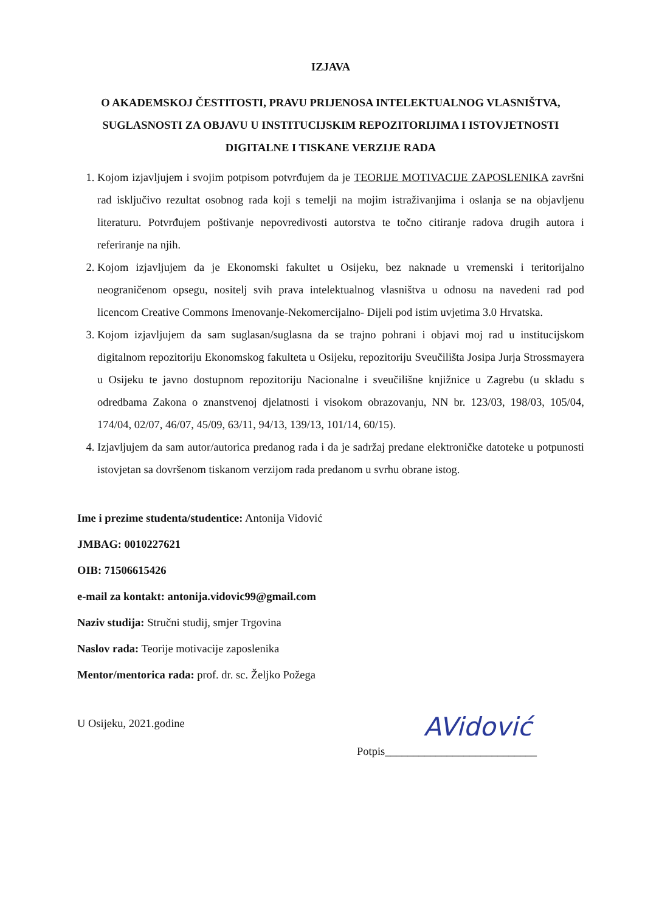IZJAVA
O AKADEMSKOJ ČESTITOSTI, PRAVU PRIJENOSA INTELEKTUALNOG VLASNIŠTVA, SUGLASNOSTI ZA OBJAVU U INSTITUCIJSKIM REPOZITORIJIMA I ISTOVJETNOSTI DIGITALNE I TISKANE VERZIJE RADA
1. Kojom izjavljujem i svojim potpisom potvrđujem da je TEORIJE MOTIVACIJE ZAPOSLENIKA završni rad isključivo rezultat osobnog rada koji s temelji na mojim istraživanjima i oslanja se na objavljenu literaturu. Potvrđujem poštivanje nepovredivosti autorstva te točno citiranje radova drugih autora i referiranje na njih.
2. Kojom izjavljujem da je Ekonomski fakultet u Osijeku, bez naknade u vremenski i teritorijalno neograničenom opsegu, nositelj svih prava intelektualnog vlasništva u odnosu na navedeni rad pod licencom Creative Commons Imenovanje-Nekomercijalno- Dijeli pod istim uvjetima 3.0 Hrvatska.
3. Kojom izjavljujem da sam suglasan/suglasna da se trajno pohrani i objavi moj rad u institucijskom digitalnom repozitoriju Ekonomskog fakulteta u Osijeku, repozitoriju Sveučilišta Josipa Jurja Strossmayera u Osijeku te javno dostupnom repozitoriju Nacionalne i sveučilišne knjižnice u Zagrebu (u skladu s odredbama Zakona o znanstvenoj djelatnosti i visokom obrazovanju, NN br. 123/03, 198/03, 105/04, 174/04, 02/07, 46/07, 45/09, 63/11, 94/13, 139/13, 101/14, 60/15).
4. Izjavljujem da sam autor/autorica predanog rada i da je sadržaj predane elektroničke datoteke u potpunosti istovjetan sa dovršenom tiskanom verzijom rada predanom u svrhu obrane istog.
Ime i prezime studenta/studentice: Antonija Vidović
JMBAG: 0010227621
OIB: 71506615426
e-mail za kontakt: antonija.vidovic99@gmail.com
Naziv studija: Stručni studij, smjer Trgovina
Naslov rada: Teorije motivacije zaposlenika
Mentor/mentorica rada: prof. dr. sc. Željko Požega
U Osijeku, 2021.godine
AVidović
Potpis___________________________